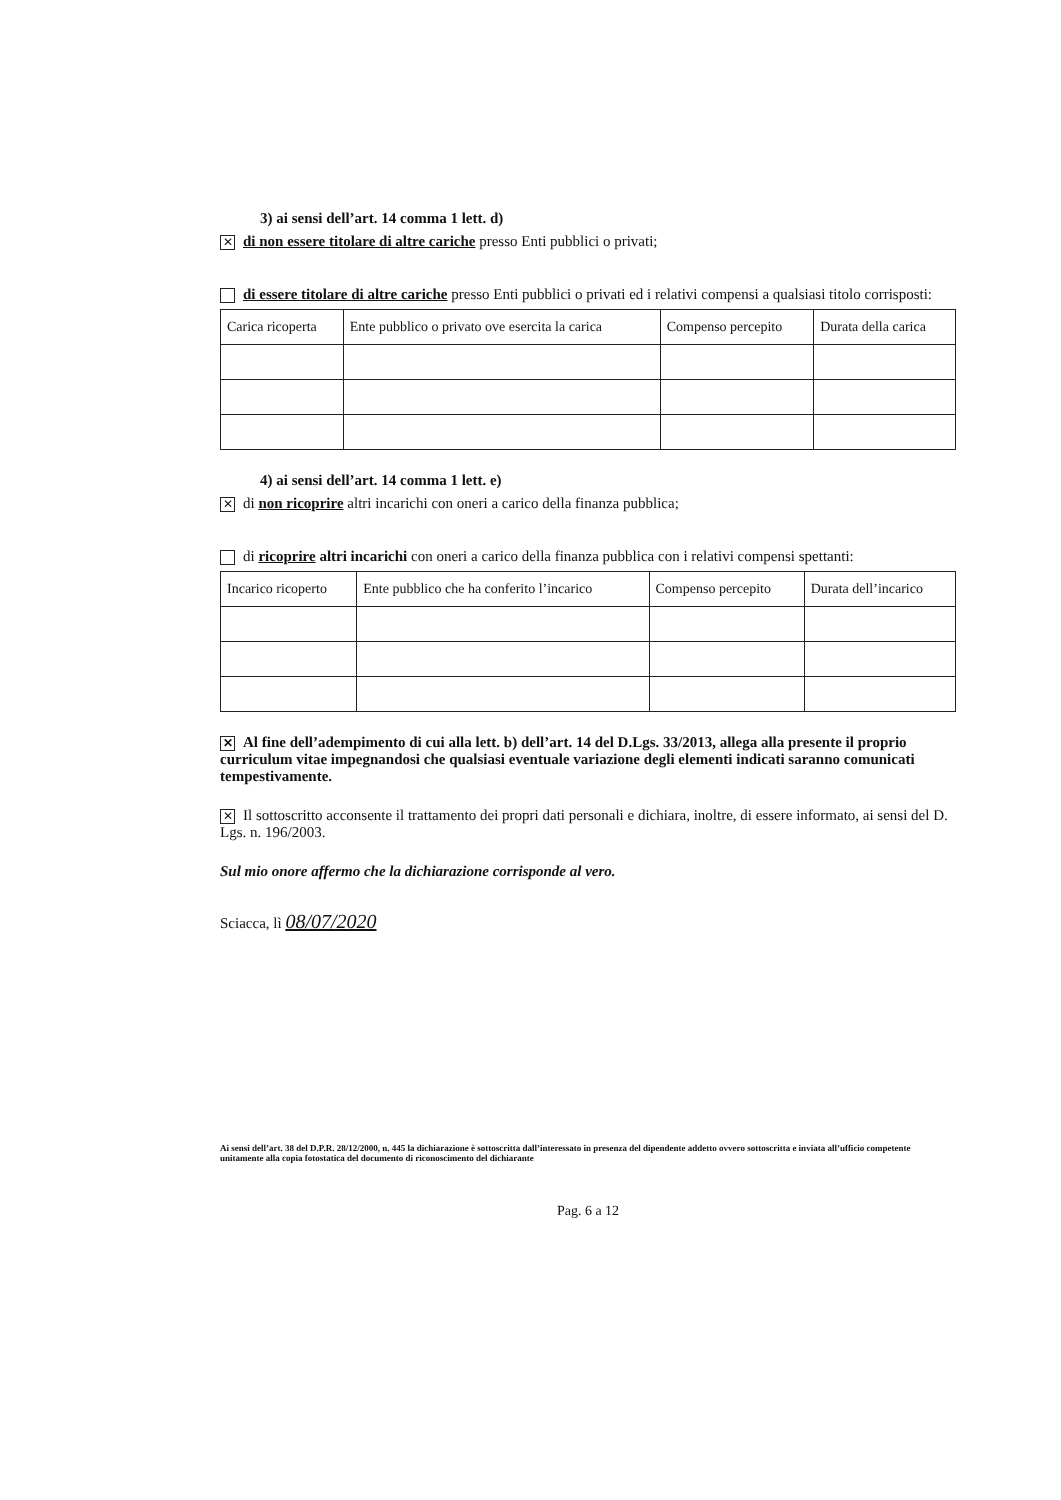3) ai sensi dell’art. 14 comma 1 lett. d)
✕ di non essere titolare di altre cariche presso Enti pubblici o privati;
di essere titolare di altre cariche presso Enti pubblici o privati ed i relativi compensi a qualsiasi titolo corrisposti:
| Carica ricoperta | Ente pubblico o privato ove esercita la carica | Compenso percepito | Durata della carica |
| --- | --- | --- | --- |
4) ai sensi dell’art. 14 comma 1 lett. e)
✕ di non ricoprire altri incarichi con oneri a carico della finanza pubblica;
di ricoprire altri incarichi con oneri a carico della finanza pubblica con i relativi compensi spettanti:
| Incarico ricoperto | Ente pubblico che ha conferito l’incarico | Compenso percepito | Durata dell’incarico |
| --- | --- | --- | --- |
✕ Al fine dell’adempimento di cui alla lett. b) dell’art. 14 del D.Lgs. 33/2013, allega alla presente il proprio curriculum vitae impegnandosi che qualsiasi eventuale variazione degli elementi indicati saranno comunicati tempestivamente.
✕ Il sottoscritto acconsente il trattamento dei propri dati personali e dichiara, inoltre, di essere informato, ai sensi del D. Lgs. n. 196/2003.
Sul mio onore affermo che la dichiarazione corrisponde al vero.
Sciacca, lì 08/07/2020
Ai sensi dell’art. 38 del D.P.R. 28/12/2000, n. 445 la dichiarazione è sottoscritta dall’interessato in presenza del dipendente addetto ovvero sottoscritta e inviata all’ufficio competente unitamente alla copia fotostatica del documento di riconoscimento del dichiarante
Pag. 6 a 12